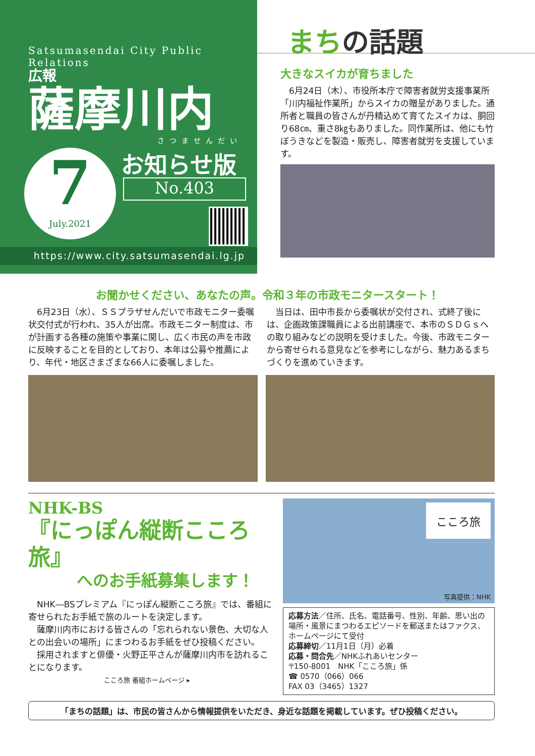Satsumasendai City Public Relations
広報
薩摩川内
さつませんだい
7
July.2021
お知らせ版
No.403
https://www.city.satsumasendai.lg.jp
まちの話題
大きなスイカが育ちました
　6月24日（木）、市役所本庁で障害者就労支援事業所「川内福祉作業所」からスイカの贈呈がありました。通所者と職員の皆さんが丹精込めて育てたスイカは、胴回り68㎝、重さ8㎏もありました。同作業所は、他にも竹ぼうきなどを製造・販売し、障害者就労を支援しています。
お聞かせください、あなたの声。令和３年の市政モニタースタート！
　6月23日（水）、ＳＳプラザせんだいで市政モニター委嘱状交付式が行われ、35人が出席。市政モニター制度は、市が計画する各種の施策や事業に関し、広く市民の声を市政に反映することを目的としており、本年は公募や推薦により、年代・地区さまざまな66人に委嘱しました。
　当日は、田中市長から委嘱状が交付され、式終了後には、企画政策課職員による出前講座で、本市のＳＤＧｓへの取り組みなどの説明を受けました。今後、市政モニターから寄せられる意見などを参考にしながら、魅力あるまちづくりを進めていきます。
NHK-BS
『にっぽん縦断こころ旅』
　　　へのお手紙募集します！
　NHK―BSプレミアム『にっぽん縦断こころ旅』では、番組に寄せられたお手紙で旅のルートを決定します。
　薩摩川内市における皆さんの「忘れられない景色、大切な人との出会いの場所」にまつわるお手紙をぜひ投稿ください。
　採用されますと俳優・火野正平さんが薩摩川内市を訪れることになります。
こころ旅 番組ホームページ ▸
こころ旅
写真提供：NHK
応募方法／住所、氏名、電話番号、性別、年齢、思い出の場所・風景にまつわるエピソードを郵送またはファクス、ホームページにて受付
応募締切／11月1日（月）必着
応募・問合先／NHKふれあいセンター
〒150-8001　NHK「こころ旅」係
☎ 0570（066）066
FAX 03（3465）1327
「まちの話題」は、市民の皆さんから情報提供をいただき、身近な話題を掲載しています。ぜひ投稿ください。